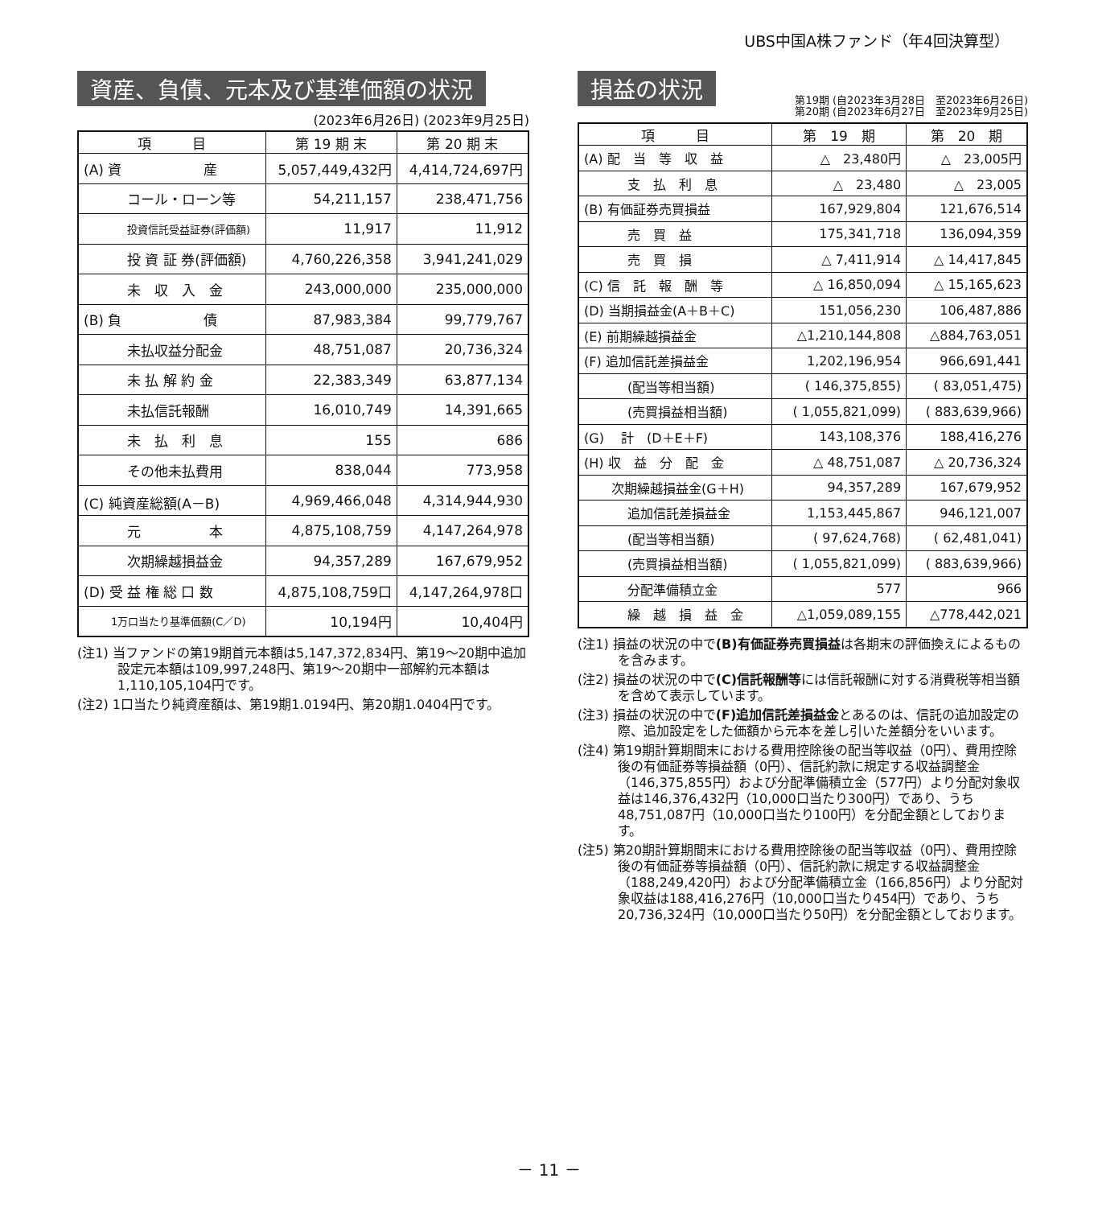UBS中国A株ファンド（年4回決算型）
資産、負債、元本及び基準価額の状況
(2023年6月26日) (2023年9月25日)
| 項 目 | 第 19 期 末 | 第 20 期 末 |
| --- | --- | --- |
| (A) 資 産 | 5,057,449,432円 | 4,414,724,697円 |
| コール・ローン等 | 54,211,157 | 238,471,756 |
| 投資信託受益証券(評価額) | 11,917 | 11,912 |
| 投 資 証 券(評価額) | 4,760,226,358 | 3,941,241,029 |
| 未 収 入 金 | 243,000,000 | 235,000,000 |
| (B) 負 債 | 87,983,384 | 99,779,767 |
| 未払収益分配金 | 48,751,087 | 20,736,324 |
| 未 払 解 約 金 | 22,383,349 | 63,877,134 |
| 未払信託報酬 | 16,010,749 | 14,391,665 |
| 未 払 利 息 | 155 | 686 |
| その他未払費用 | 838,044 | 773,958 |
| (C) 純資産総額(A－B) | 4,969,466,048 | 4,314,944,930 |
| 元 本 | 4,875,108,759 | 4,147,264,978 |
| 次期繰越損益金 | 94,357,289 | 167,679,952 |
| (D) 受 益 権 総 口 数 | 4,875,108,759口 | 4,147,264,978口 |
| 1万口当たり基準価額(C／D) | 10,194円 | 10,404円 |
(注1) 当ファンドの第19期首元本額は5,147,372,834円、第19～20期中追加設定元本額は109,997,248円、第19～20期中一部解約元本額は1,110,105,104円です。
(注2) 1口当たり純資産額は、第19期1.0194円、第20期1.0404円です。
損益の状況
第19期 (自2023年3月28日　至2023年6月26日)
第20期 (自2023年6月27日　至2023年9月25日)
| 項 目 | 第 19 期 | 第 20 期 |
| --- | --- | --- |
| (A) 配 当 等 収 益 | △ 23,480円 | △ 23,005円 |
| 支 払 利 息 | △ 23,480 | △ 23,005 |
| (B) 有価証券売買損益 | 167,929,804 | 121,676,514 |
| 売 買 益 | 175,341,718 | 136,094,359 |
| 売 買 損 | △ 7,411,914 | △ 14,417,845 |
| (C) 信 託 報 酬 等 | △ 16,850,094 | △ 15,165,623 |
| (D) 当期損益金(A＋B＋C) | 151,056,230 | 106,487,886 |
| (E) 前期繰越損益金 | △1,210,144,808 | △884,763,051 |
| (F) 追加信託差損益金 | 1,202,196,954 | 966,691,441 |
| (配当等相当額) | ( 146,375,855) | ( 83,051,475) |
| (売買損益相当額) | ( 1,055,821,099) | ( 883,639,966) |
| (G) 計 (D＋E＋F) | 143,108,376 | 188,416,276 |
| (H) 収 益 分 配 金 | △ 48,751,087 | △ 20,736,324 |
| 次期繰越損益金(G＋H) | 94,357,289 | 167,679,952 |
| 追加信託差損益金 | 1,153,445,867 | 946,121,007 |
| (配当等相当額) | ( 97,624,768) | ( 62,481,041) |
| (売買損益相当額) | ( 1,055,821,099) | ( 883,639,966) |
| 分配準備積立金 | 577 | 966 |
| 繰 越 損 益 金 | △1,059,089,155 | △778,442,021 |
(注1) 損益の状況の中で(B)有価証券売買損益は各期末の評価換えによるものを含みます。
(注2) 損益の状況の中で(C)信託報酬等には信託報酬に対する消費税等相当額を含めて表示しています。
(注3) 損益の状況の中で(F)追加信託差損益金とあるのは、信託の追加設定の際、追加設定をした価額から元本を差し引いた差額分をいいます。
(注4) 第19期計算期間末における費用控除後の配当等収益（0円）、費用控除後の有価証券等損益額（0円）、信託約款に規定する収益調整金（146,375,855円）および分配準備積立金（577円）より分配対象収益は146,376,432円（10,000口当たり300円）であり、うち48,751,087円（10,000口当たり100円）を分配金額としております。
(注5) 第20期計算期間末における費用控除後の配当等収益（0円）、費用控除後の有価証券等損益額（0円）、信託約款に規定する収益調整金（188,249,420円）および分配準備積立金（166,856円）より分配対象収益は188,416,276円（10,000口当たり454円）であり、うち20,736,324円（10,000口当たり50円）を分配金額としております。
－ 11 －